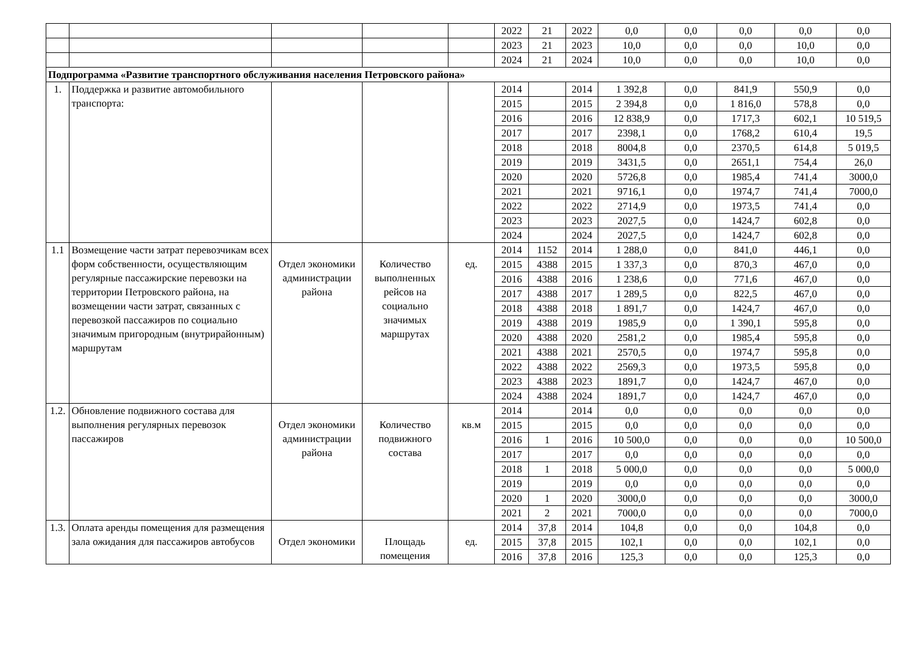| | | | | | 2022 | 21 | 2022 | 0,0 | 0,0 | 0,0 | 0,0 | 0,0 |
| | | | | | 2023 | 21 | 2023 | 10,0 | 0,0 | 0,0 | 10,0 | 0,0 |
| | | | | | 2024 | 21 | 2024 | 10,0 | 0,0 | 0,0 | 10,0 | 0,0 |
| Подпрограмма «Развитие транспортного обслуживания населения Петровского района» | | | | | | | | | | | | |
| 1. | Поддержка и развитие автомобильного транспорта: | | | | 2014 | | 2014 | 1 392,8 | 0,0 | 841,9 | 550,9 | 0,0 |
| | | | | | 2015 | | 2015 | 2 394,8 | 0,0 | 1 816,0 | 578,8 | 0,0 |
| | | | | | 2016 | | 2016 | 12 838,9 | 0,0 | 1717,3 | 602,1 | 10 519,5 |
| | | | | | 2017 | | 2017 | 2398,1 | 0,0 | 1768,2 | 610,4 | 19,5 |
| | | | | | 2018 | | 2018 | 8004,8 | 0,0 | 2370,5 | 614,8 | 5 019,5 |
| | | | | | 2019 | | 2019 | 3431,5 | 0,0 | 2651,1 | 754,4 | 26,0 |
| | | | | | 2020 | | 2020 | 5726,8 | 0,0 | 1985,4 | 741,4 | 3000,0 |
| | | | | | 2021 | | 2021 | 9716,1 | 0,0 | 1974,7 | 741,4 | 7000,0 |
| | | | | | 2022 | | 2022 | 2714,9 | 0,0 | 1973,5 | 741,4 | 0,0 |
| | | | | | 2023 | | 2023 | 2027,5 | 0,0 | 1424,7 | 602,8 | 0,0 |
| | | | | | 2024 | | 2024 | 2027,5 | 0,0 | 1424,7 | 602,8 | 0,0 |
| 1.1 | Возмещение части затрат перевозчикам всех форм собственности, осуществляющим регулярные пассажирские перевозки на территории Петровского района, на возмещении части затрат, связанных с перевозкой пассажиров по социально значимым пригородным (внутрирайонным) маршрутам | Отдел экономики администрации района | Количество выполненных рейсов на социально значимых маршрутах | ед. | 2014 | 1152 | 2014 | 1 288,0 | 0,0 | 841,0 | 446,1 | 0,0 |
| | | | | | 2015 | 4388 | 2015 | 1 337,3 | 0,0 | 870,3 | 467,0 | 0,0 |
| | | | | | 2016 | 4388 | 2016 | 1 238,6 | 0,0 | 771,6 | 467,0 | 0,0 |
| | | | | | 2017 | 4388 | 2017 | 1 289,5 | 0,0 | 822,5 | 467,0 | 0,0 |
| | | | | | 2018 | 4388 | 2018 | 1 891,7 | 0,0 | 1424,7 | 467,0 | 0,0 |
| | | | | | 2019 | 4388 | 2019 | 1985,9 | 0,0 | 1 390,1 | 595,8 | 0,0 |
| | | | | | 2020 | 4388 | 2020 | 2581,2 | 0,0 | 1985,4 | 595,8 | 0,0 |
| | | | | | 2021 | 4388 | 2021 | 2570,5 | 0,0 | 1974,7 | 595,8 | 0,0 |
| | | | | | 2022 | 4388 | 2022 | 2569,3 | 0,0 | 1973,5 | 595,8 | 0,0 |
| | | | | | 2023 | 4388 | 2023 | 1891,7 | 0,0 | 1424,7 | 467,0 | 0,0 |
| | | | | | 2024 | 4388 | 2024 | 1891,7 | 0,0 | 1424,7 | 467,0 | 0,0 |
| 1.2. | Обновление подвижного состава для выполнения регулярных перевозок пассажиров | Отдел экономики администрации района | Количество подвижного состава | кв.м | 2014 | | 2014 | 0,0 | 0,0 | 0,0 | 0,0 | 0,0 |
| | | | | | 2015 | | 2015 | 0,0 | 0,0 | 0,0 | 0,0 | 0,0 |
| | | | | | 2016 | 1 | 2016 | 10 500,0 | 0,0 | 0,0 | 0,0 | 10 500,0 |
| | | | | | 2017 | | 2017 | 0,0 | 0,0 | 0,0 | 0,0 | 0,0 |
| | | | | | 2018 | 1 | 2018 | 5 000,0 | 0,0 | 0,0 | 0,0 | 5 000,0 |
| | | | | | 2019 | | 2019 | 0,0 | 0,0 | 0,0 | 0,0 | 0,0 |
| | | | | | 2020 | 1 | 2020 | 3000,0 | 0,0 | 0,0 | 0,0 | 3000,0 |
| | | | | | 2021 | 2 | 2021 | 7000,0 | 0,0 | 0,0 | 0,0 | 7000,0 |
| 1.3. | Оплата аренды помещения для размещения зала ожидания для пассажиров автобусов | Отдел экономики | Площадь помещения | ед. | 2014 | 37,8 | 2014 | 104,8 | 0,0 | 0,0 | 104,8 | 0,0 |
| | | | | | 2015 | 37,8 | 2015 | 102,1 | 0,0 | 0,0 | 102,1 | 0,0 |
| | | | | | 2016 | 37,8 | 2016 | 125,3 | 0,0 | 0,0 | 125,3 | 0,0 |